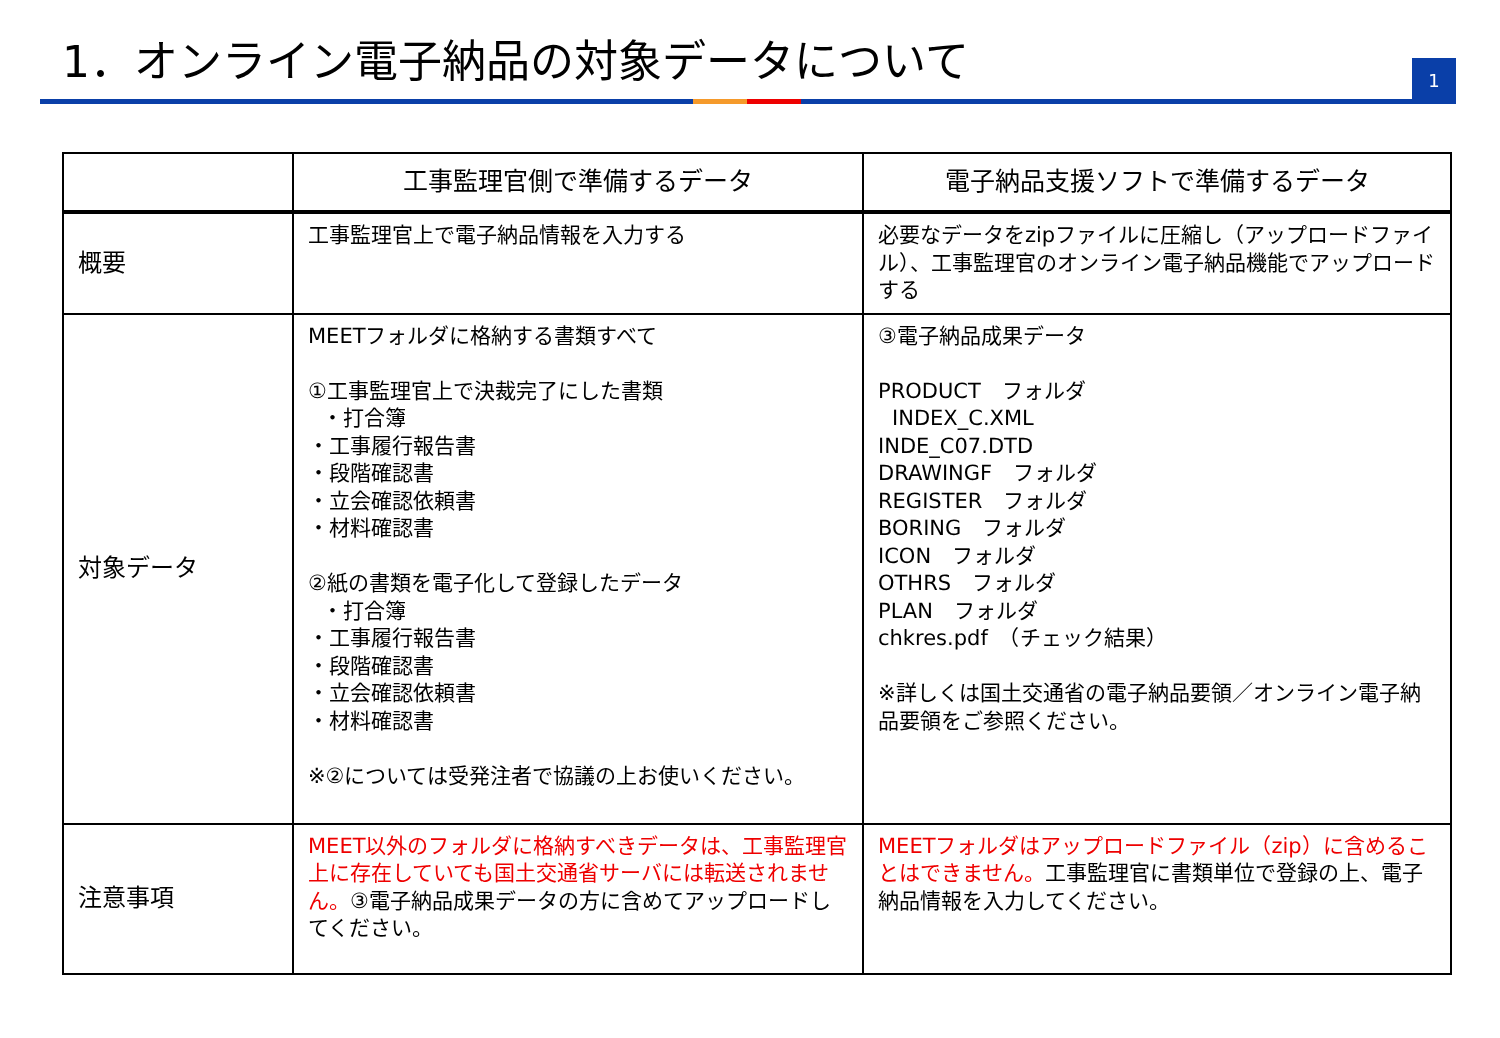1．オンライン電子納品の対象データについて
1
| | 工事監理官側で準備するデータ | 電子納品支援ソフトで準備するデータ |
| --- | --- | --- |
| 概要 | 工事監理官上で電子納品情報を入力する | 必要なデータをzipファイルに圧縮し（アップロードファイル）、工事監理官のオンライン電子納品機能でアップロードする |
| 対象データ | MEETフォルダに格納する書類すべて ①工事監理官上で決裁完了にした書類 ・打合簿 ・工事履行報告書 ・段階確認書 ・立会確認依頼書 ・材料確認書 ②紙の書類を電子化して登録したデータ ・打合簿 ・工事履行報告書 ・段階確認書 ・立会確認依頼書 ・材料確認書 ※②については受発注者で協議の上お使いください。 | ③電子納品成果データ PRODUCT フォルダ INDEX_C.XML INDE_C07.DTD DRAWINGF フォルダ REGISTER フォルダ BORING フォルダ ICON フォルダ OTHRS フォルダ PLAN フォルダ chkres.pdf （チェック結果） ※詳しくは国土交通省の電子納品要領／オンライン電子納品要領をご参照ください。 |
| 注意事項 | MEET以外のフォルダに格納すべきデータは、工事監理官上に存在していても国土交通省サーバには転送されません。 ③電子納品成果データの方に含めてアップロードしてください。 | MEETフォルダはアップロードファイル（zip）に含めることはできません。 工事監理官に書類単位で登録の上、電子納品情報を入力してください。 |